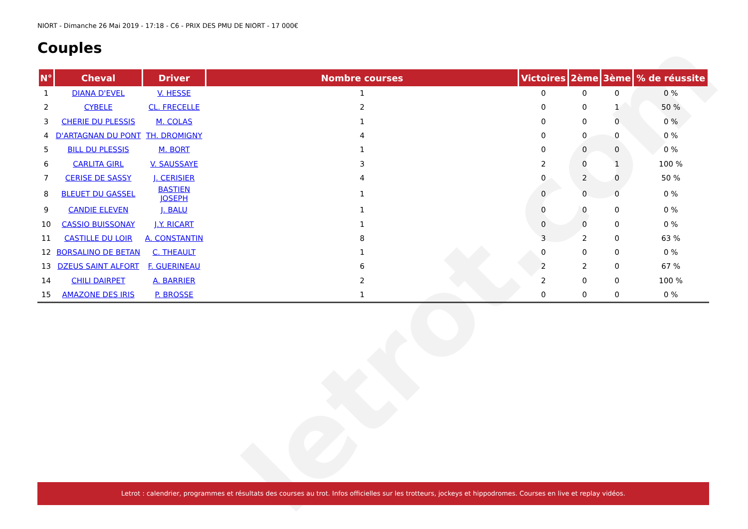letrot.com
NIORT - Dimanche 26 Mai 2019 - 17:18 - C6 - PRIX DES PMU DE NIORT - 17 000€
Couples
| N° | Cheval | Driver | Nombre courses | Victoires | 2ème | 3ème | % de réussite |
| --- | --- | --- | --- | --- | --- | --- | --- |
| 1 | DIANA D'EVEL | V. HESSE | 1 | 0 | 0 | 0 | 0 % |
| 2 | CYBELE | CL. FRECELLE | 2 | 0 | 0 | 1 | 50 % |
| 3 | CHERIE DU PLESSIS | M. COLAS | 1 | 0 | 0 | 0 | 0 % |
| 4 | D'ARTAGNAN DU PONT | TH. DROMIGNY | 4 | 0 | 0 | 0 | 0 % |
| 5 | BILL DU PLESSIS | M. BORT | 1 | 0 | 0 | 0 | 0 % |
| 6 | CARLITA GIRL | V. SAUSSAYE | 3 | 2 | 0 | 1 | 100 % |
| 7 | CERISE DE SASSY | J. CERISIER | 4 | 0 | 2 | 0 | 50 % |
| 8 | BLEUET DU GASSEL | BASTIEN JOSEPH | 1 | 0 | 0 | 0 | 0 % |
| 9 | CANDIE ELEVEN | J. BALU | 1 | 0 | 0 | 0 | 0 % |
| 10 | CASSIO BUISSONAY | J.Y. RICART | 1 | 0 | 0 | 0 | 0 % |
| 11 | CASTILLE DU LOIR | A. CONSTANTIN | 8 | 3 | 2 | 0 | 63 % |
| 12 | BORSALINO DE BETAN | C. THEAULT | 1 | 0 | 0 | 0 | 0 % |
| 13 | DZEUS SAINT ALFORT | F. GUERINEAU | 6 | 2 | 2 | 0 | 67 % |
| 14 | CHILI DAIRPET | A. BARRIER | 2 | 2 | 0 | 0 | 100 % |
| 15 | AMAZONE DES IRIS | P. BROSSE | 1 | 0 | 0 | 0 | 0 % |
Letrot : calendrier, programmes et résultats des courses au trot. Infos officielles sur les trotteurs, jockeys et hippodromes. Courses en live et replay vidéos.